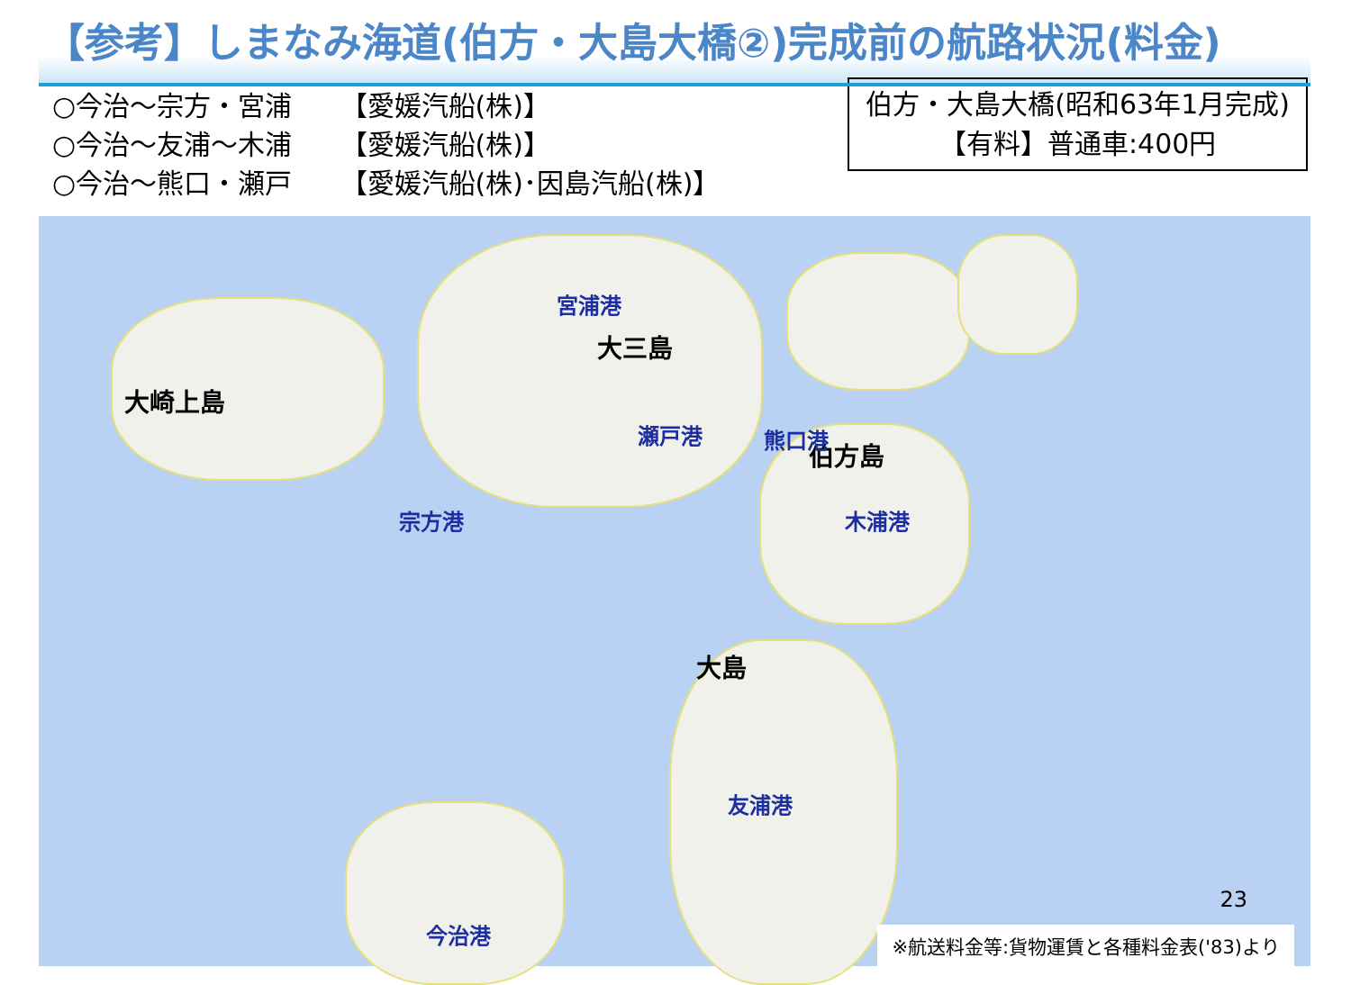【参考】しまなみ海道(伯方・大島大橋②)完成前の航路状況(料金)
○今治～宗方・宮浦 【愛媛汽船(株)】
○今治～友浦～木浦 【愛媛汽船(株)】
○今治～熊口・瀬戸 【愛媛汽船(株)･因島汽船(株)】
伯方・大島大橋(昭和63年1月完成)
【有料】普通車:400円
大崎上島
大三島
伯方島
大島
宮浦港
瀬戸港 熊口港
宗方港 木浦港
友浦港
今治港
23
※航送料金等:貨物運賃と各種料金表('83)より